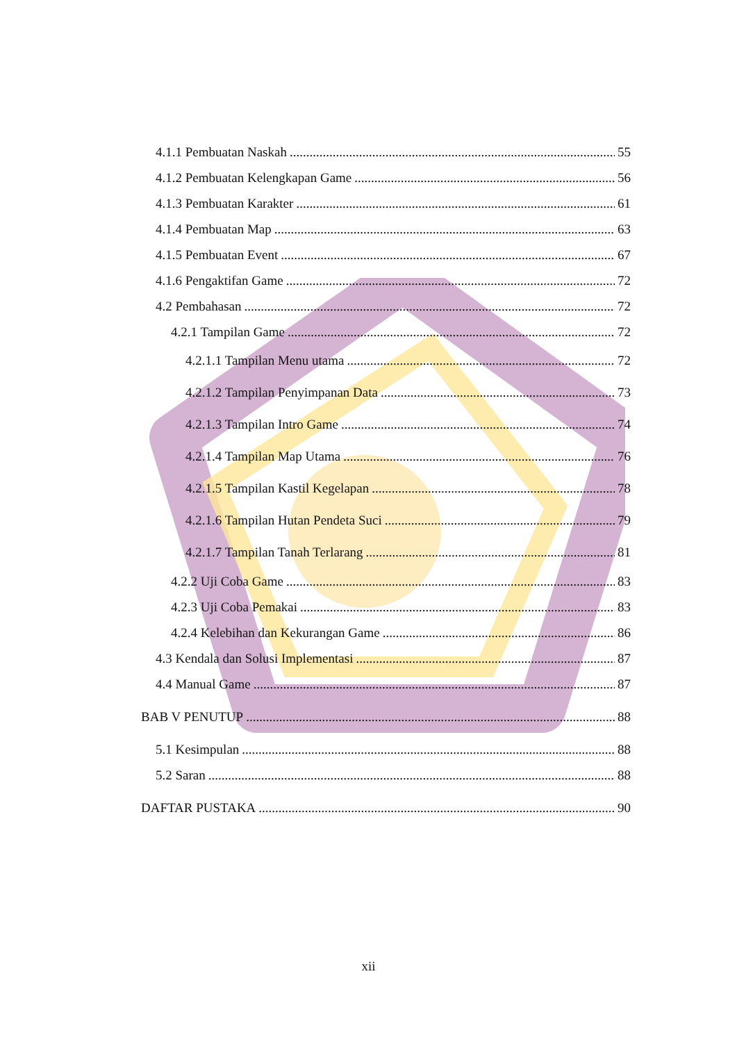4.1.1 Pembuatan Naskah 55
4.1.2 Pembuatan Kelengkapan Game 56
4.1.3 Pembuatan Karakter 61
4.1.4 Pembuatan Map 63
4.1.5 Pembuatan Event 67
4.1.6 Pengaktifan Game 72
4.2 Pembahasan 72
4.2.1 Tampilan Game 72
4.2.1.1 Tampilan Menu utama 72
4.2.1.2 Tampilan Penyimpanan Data 73
4.2.1.3 Tampilan Intro Game 74
4.2.1.4 Tampilan Map Utama 76
4.2.1.5 Tampilan Kastil Kegelapan 78
4.2.1.6 Tampilan Hutan Pendeta Suci 79
4.2.1.7 Tampilan Tanah Terlarang 81
4.2.2 Uji Coba Game 83
4.2.3 Uji Coba Pemakai 83
4.2.4 Kelebihan dan Kekurangan Game 86
4.3 Kendala dan Solusi Implementasi 87
4.4 Manual Game 87
BAB V PENUTUP 88
5.1 Kesimpulan 88
5.2 Saran 88
DAFTAR PUSTAKA 90
xii